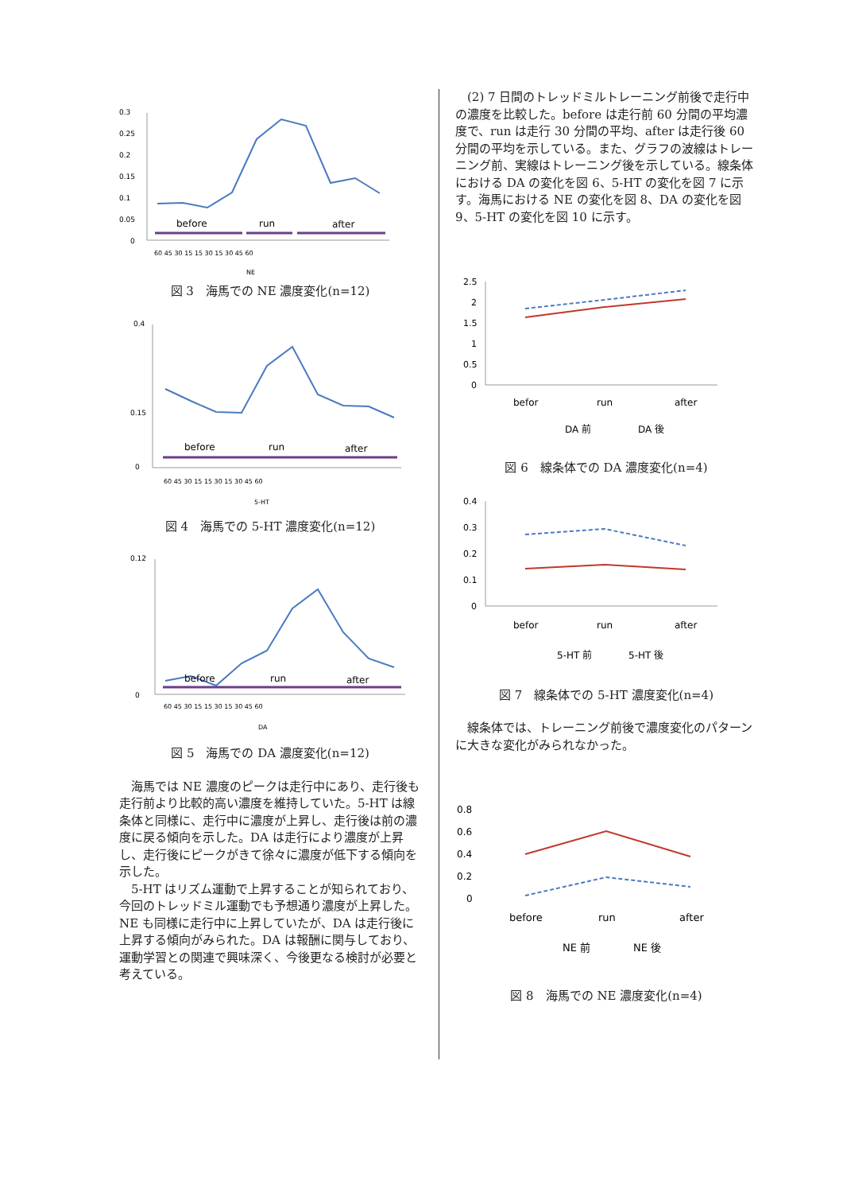0.3
0.25
0.2
0.15
0.1
0.05
0
before
run
after
60 45 30 15 15 30 15 30 45 60
NE
図 3　海馬での NE 濃度変化(n=12)
0.4
0.15
0
before
run
after
60 45 30 15 15 30 15 30 45 60
5-HT
図 4　海馬での 5-HT 濃度変化(n=12)
0.12
0
before
run
after
60 45 30 15 15 30 15 30 45 60
DA
図 5　海馬での DA 濃度変化(n=12)
海馬では NE 濃度のピークは走行中にあり、走行後も走行前より比較的高い濃度を維持していた。5-HT は線条体と同様に、走行中に濃度が上昇し、走行後は前の濃度に戻る傾向を示した。DA は走行により濃度が上昇し、走行後にピークがきて徐々に濃度が低下する傾向を示した。
5-HT はリズム運動で上昇することが知られており、今回のトレッドミル運動でも予想通り濃度が上昇した。NE も同様に走行中に上昇していたが、DA は走行後に上昇する傾向がみられた。DA は報酬に関与しており、運動学習との関連で興味深く、今後更なる検討が必要と考えている。
(2) 7 日間のトレッドミルトレーニング前後で走行中の濃度を比較した。before は走行前 60 分間の平均濃度で、run は走行 30 分間の平均、after は走行後 60 分間の平均を示している。また、グラフの波線はトレーニング前、実線はトレーニング後を示している。線条体における DA の変化を図 6、5-HT の変化を図 7 に示す。海馬における NE の変化を図 8、DA の変化を図 9、5-HT の変化を図 10 に示す。
2.5
2
1.5
1
0.5
0
befor
run
after
DA 前
DA 後
図 6　線条体での DA 濃度変化(n=4)
0.4
0.3
0.2
0.1
0
befor
run
after
5-HT 前
5-HT 後
図 7　線条体での 5-HT 濃度変化(n=4)
線条体では、トレーニング前後で濃度変化のパターンに大きな変化がみられなかった。
0.8
0.6
0.4
0.2
0
before
run
after
NE 前
NE 後
図 8　海馬での NE 濃度変化(n=4)